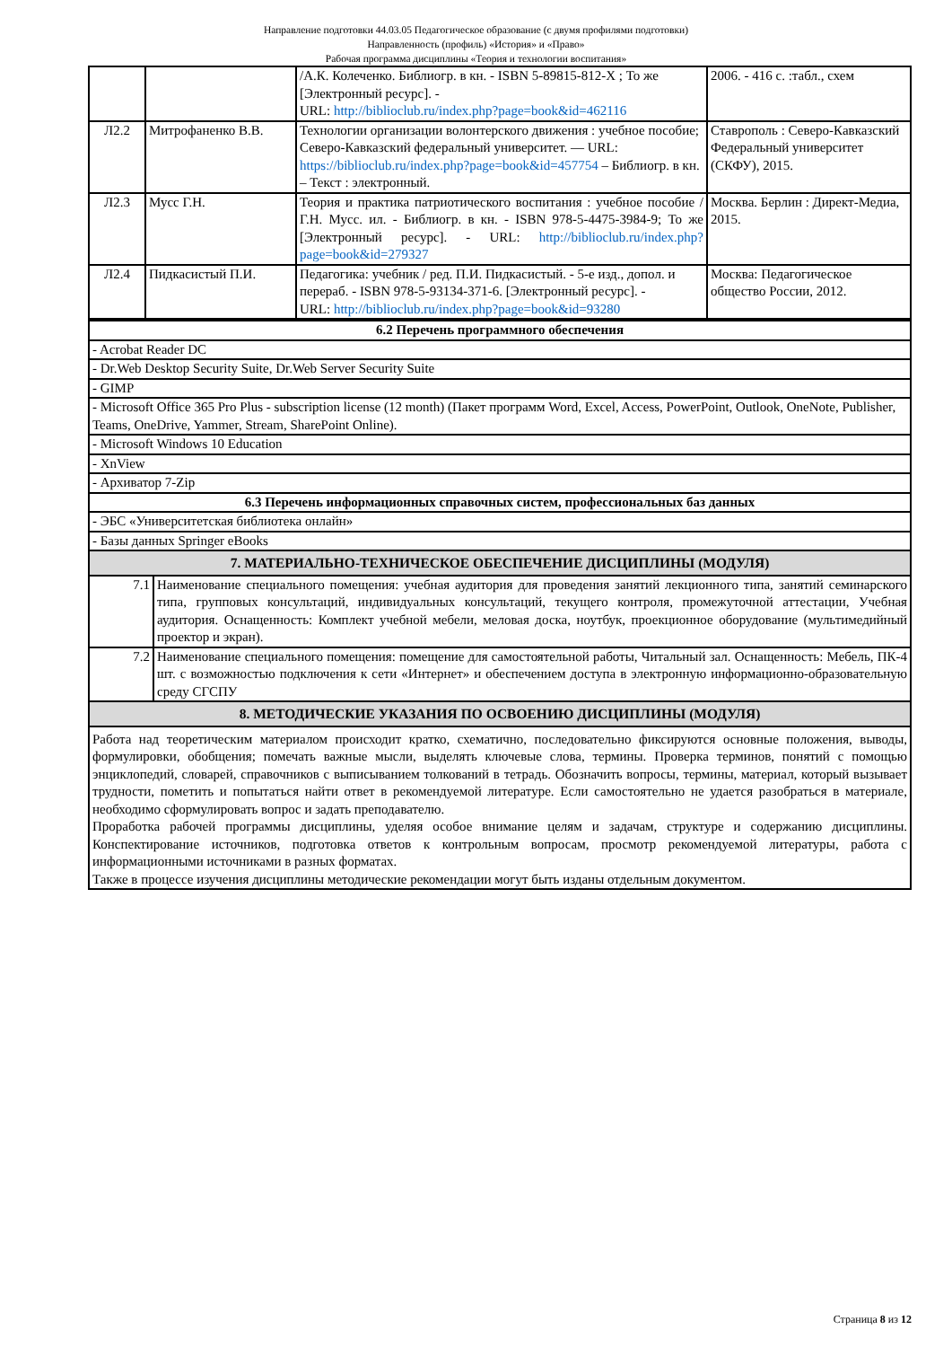Направление подготовки 44.03.05 Педагогическое образование (с двумя профилями подготовки)
Направленность (профиль) «История» и «Право»
Рабочая программа дисциплины «Теория и технологии воспитания»
| | | /А.К. Колеченко. Библиогр. в кн. - ISBN 5-89815-812-X ; То же [Электронный ресурс]. - URL: http://biblioclub.ru/index.php?page=book&id=462116 | 2006. - 416 с. :табл., схем |
| Л2.2 | Митрофаненко В.В. | Технологии организации волонтерского движения : учебное пособие; Северо-Кавказский федеральный университет. — URL: https://biblioclub.ru/index.php?page=book&id=457754 – Библиогр. в кн. – Текст : электронный. | Ставрополь : Северо-Кавказский Федеральный университет (СКФУ), 2015. |
| Л2.3 | Мусс Г.Н. | Теория и практика патриотического воспитания : учебное пособие / Г.Н. Мусс. ил. - Библиогр. в кн. - ISBN 978-5-4475-3984-9; То же [Электронный ресурс]. - URL: http://biblioclub.ru/index.php?page=book&id=279327 | Москва. Берлин : Директ-Медиа, 2015. |
| Л2.4 | Пидкасистый П.И. | Педагогика: учебник / ред. П.И. Пидкасистый. - 5-е изд., допол. и перераб. - ISBN 978-5-93134-371-6. [Электронный ресурс]. - URL: http://biblioclub.ru/index.php?page=book&id=93280 | Москва: Педагогическое общество России, 2012. |
| 6.2 Перечень программного обеспечения | |
| - Acrobat Reader DC | |
| - Dr.Web Desktop Security Suite, Dr.Web Server Security Suite | |
| - GIMP | |
| - Microsoft Office 365 Pro Plus - subscription license (12 month) (Пакет программ Word, Excel, Access, PowerPoint, Outlook, OneNote, Publisher, Teams, OneDrive, Yammer, Stream, SharePoint Online). | |
| - Microsoft Windows 10 Education | |
| - XnView | |
| - Архиватор 7-Zip | |
| 6.3 Перечень информационных справочных систем, профессиональных баз данных | |
| - ЭБС «Университетская библиотека онлайн» | |
| - Базы данных Springer eBooks | |
| 7. МАТЕРИАЛЬНО-ТЕХНИЧЕСКОЕ ОБЕСПЕЧЕНИЕ ДИСЦИПЛИНЫ (МОДУЛЯ) | |
| 7.1 | Наименование специального помещения: учебная аудитория для проведения занятий лекционного типа, занятий семинарского типа, групповых консультаций, индивидуальных консультаций, текущего контроля, промежуточной аттестации, Учебная аудитория. Оснащенность: Комплект учебной мебели, меловая доска, ноутбук, проекционное оборудование (мультимедийный проектор и экран). |
| 7.2 | Наименование специального помещения: помещение для самостоятельной работы, Читальный зал. Оснащенность: Мебель, ПК-4 шт. с возможностью подключения к сети «Интернет» и обеспечением доступа в электронную информационно-образовательную среду СГСПУ |
| 8. МЕТОДИЧЕСКИЕ УКАЗАНИЯ ПО ОСВОЕНИЮ ДИСЦИПЛИНЫ (МОДУЛЯ) | |
| Работа над теоретическим материалом происходит кратко, схематично, последовательно фиксируются основные положения, выводы, формулировки, обобщения; помечать важные мысли, выделять ключевые слова, термины. Проверка терминов, понятий с помощью энциклопедий, словарей, справочников с выписыванием толкований в тетрадь. Обозначить вопросы, термины, материал, который вызывает трудности, пометить и попытаться найти ответ в рекомендуемой литературе. Если самостоятельно не удается разобраться в материале, необходимо сформулировать вопрос и задать преподавателю. Проработка рабочей программы дисциплины, уделяя особое внимание целям и задачам, структуре и содержанию дисциплины. Конспектирование источников, подготовка ответов к контрольным вопросам, просмотр рекомендуемой литературы, работа с информационными источниками в разных форматах. Также в процессе изучения дисциплины методические рекомендации могут быть изданы отдельным документом. | |
Страница 8 из 12